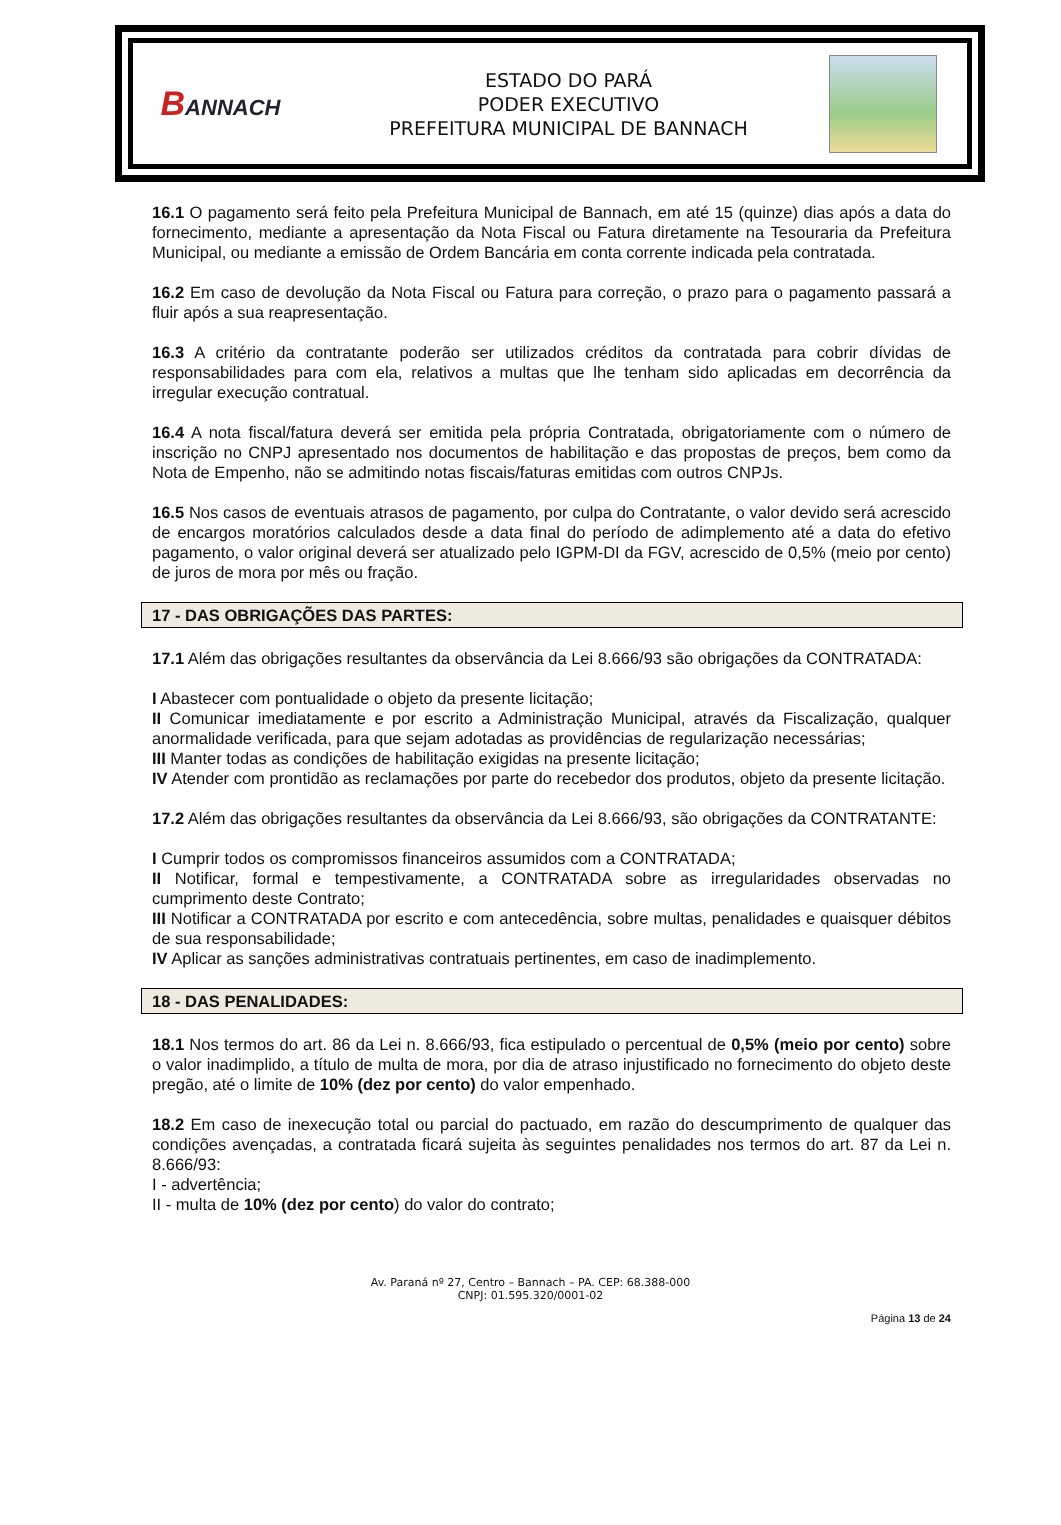BANNACH
ESTADO DO PARÁ
PODER EXECUTIVO
PREFEITURA MUNICIPAL DE BANNACH
16.1 O pagamento será feito pela Prefeitura Municipal de Bannach, em até 15 (quinze) dias após a data do fornecimento, mediante a apresentação da Nota Fiscal ou Fatura diretamente na Tesouraria da Prefeitura Municipal, ou mediante a emissão de Ordem Bancária em conta corrente indicada pela contratada.
16.2 Em caso de devolução da Nota Fiscal ou Fatura para correção, o prazo para o pagamento passará a fluir após a sua reapresentação.
16.3 A critério da contratante poderão ser utilizados créditos da contratada para cobrir dívidas de responsabilidades para com ela, relativos a multas que lhe tenham sido aplicadas em decorrência da irregular execução contratual.
16.4 A nota fiscal/fatura deverá ser emitida pela própria Contratada, obrigatoriamente com o número de inscrição no CNPJ apresentado nos documentos de habilitação e das propostas de preços, bem como da Nota de Empenho, não se admitindo notas fiscais/faturas emitidas com outros CNPJs.
16.5 Nos casos de eventuais atrasos de pagamento, por culpa do Contratante, o valor devido será acrescido de encargos moratórios calculados desde a data final do período de adimplemento até a data do efetivo pagamento, o valor original deverá ser atualizado pelo IGPM-DI da FGV, acrescido de 0,5% (meio por cento) de juros de mora por mês ou fração.
17 - DAS OBRIGAÇÕES DAS PARTES:
17.1 Além das obrigações resultantes da observância da Lei 8.666/93 são obrigações da CONTRATADA:
I Abastecer com pontualidade o objeto da presente licitação;
II Comunicar imediatamente e por escrito a Administração Municipal, através da Fiscalização, qualquer anormalidade verificada, para que sejam adotadas as providências de regularização necessárias;
III Manter todas as condições de habilitação exigidas na presente licitação;
IV Atender com prontidão as reclamações por parte do recebedor dos produtos, objeto da presente licitação.
17.2 Além das obrigações resultantes da observância da Lei 8.666/93, são obrigações da CONTRATANTE:
I Cumprir todos os compromissos financeiros assumidos com a CONTRATADA;
II Notificar, formal e tempestivamente, a CONTRATADA sobre as irregularidades observadas no cumprimento deste Contrato;
III Notificar a CONTRATADA por escrito e com antecedência, sobre multas, penalidades e quaisquer débitos de sua responsabilidade;
IV Aplicar as sanções administrativas contratuais pertinentes, em caso de inadimplemento.
18 - DAS PENALIDADES:
18.1 Nos termos do art. 86 da Lei n. 8.666/93, fica estipulado o percentual de 0,5% (meio por cento) sobre o valor inadimplido, a título de multa de mora, por dia de atraso injustificado no fornecimento do objeto deste pregão, até o limite de 10% (dez por cento) do valor empenhado.
18.2 Em caso de inexecução total ou parcial do pactuado, em razão do descumprimento de qualquer das condições avençadas, a contratada ficará sujeita às seguintes penalidades nos termos do art. 87 da Lei n. 8.666/93:
I - advertência;
II - multa de 10% (dez por cento) do valor do contrato;
Av. Paraná nº 27, Centro – Bannach – PA. CEP: 68.388-000
CNPJ: 01.595.320/0001-02
Página 13 de 24